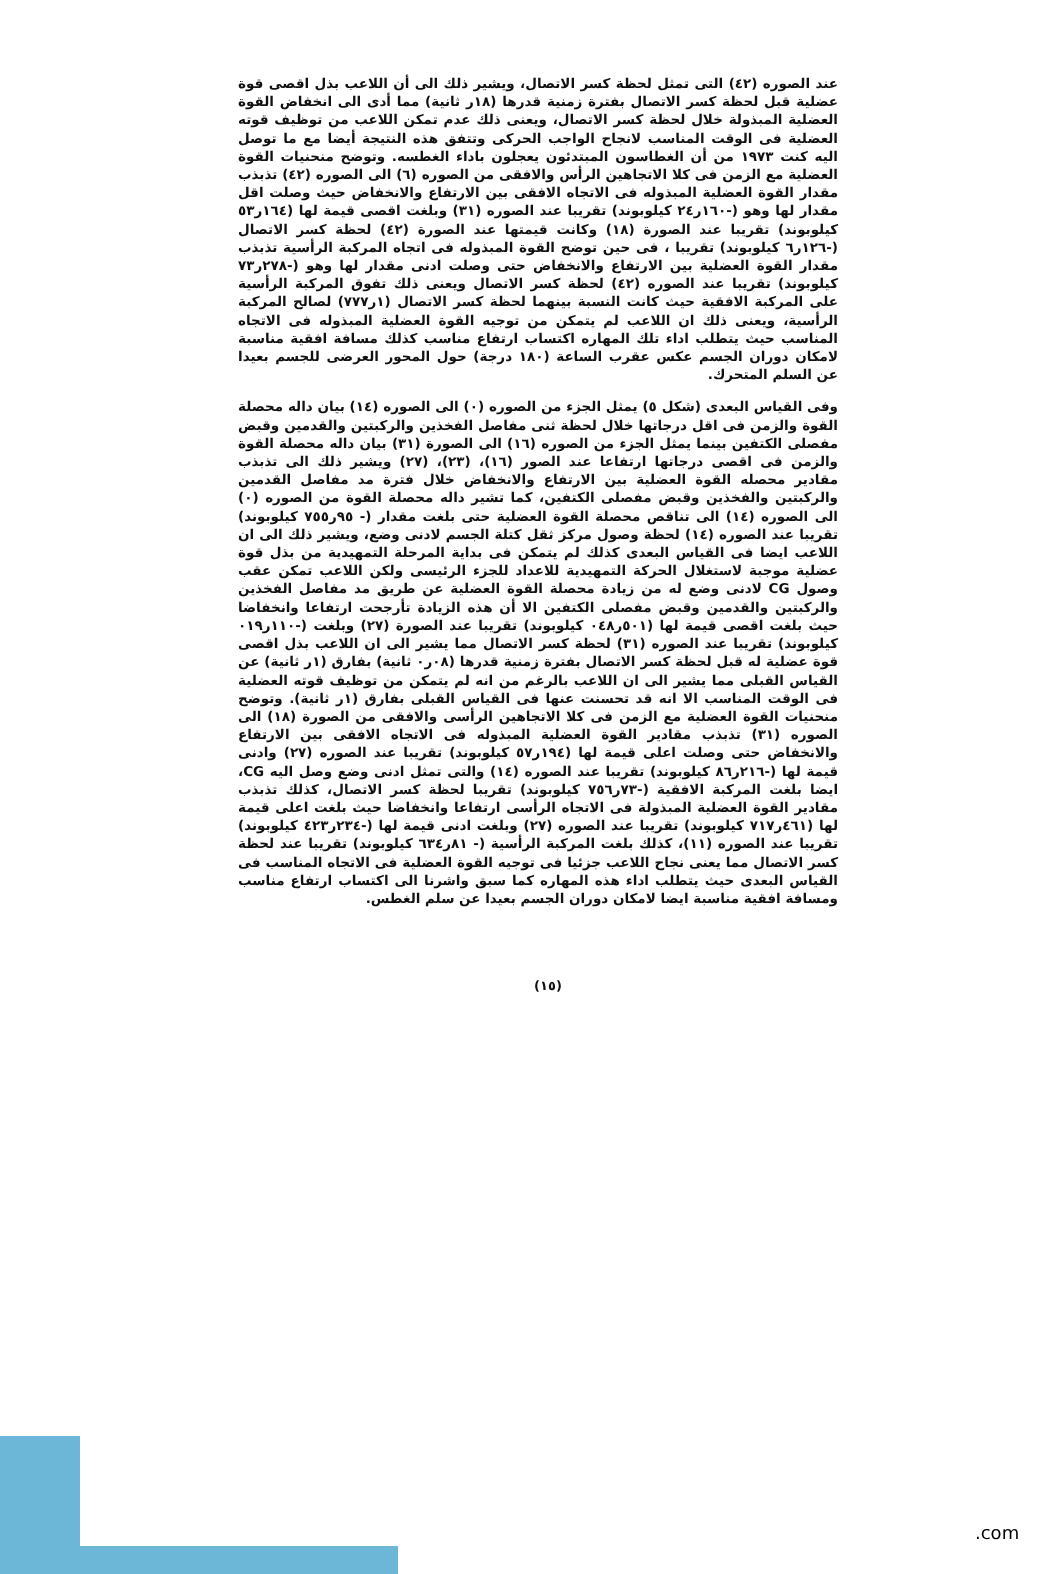عند الصوره (٤٢) التى تمثل لحظة كسر الاتصال، ويشير ذلك الى أن اللاعب بذل اقصى قوة عضلية قبل لحظة كسر الاتصال بفترة زمنية قدرها (١٨ر ثانية) مما أدى الى انخفاض القوة العضلية المبذولة خلال لحظة كسر الاتصال، ويعنى ذلك عدم تمكن اللاعب من توظيف قوته العضلية فى الوقت المناسب لانجاح الواجب الحركى وتتفق هذه النتيجة أيضا مع ما توصل اليه كنت ١٩٧٣ من أن الغطاسون المبتدئون يعجلون باداء الغطسه. وتوضح منحنيات القوة العضلية مع الزمن فى كلا الاتجاهين الرأس والافقى من الصوره (٦) الى الصوره (٤٢) تذبذب مقدار القوة العضلية المبذوله فى الاتجاه الافقى بين الارتفاع والانخفاض حيث وصلت اقل مقدار لها وهو (-١٦٠ر٢٤ كيلوبوند) تقريبا عند الصوره (٣١) وبلغت اقصى قيمة لها (١٦٤ر٥٣ كيلوبوند) تقريبا عند الصورة (١٨) وكانت قيمتها عند الصورة (٤٢) لحظة كسر الاتصال (-١٢٦ر٦ كيلوبوند) تقريبا ، فى حين توضح القوة المبذوله فى اتجاه المركبة الرأسية تذبذب مقدار القوة العضلية بين الارتفاع والانخفاض حتى وصلت ادنى مقدار لها وهو (-٢٧٨ر٧٣ كيلوبوند) تقريبا عند الصوره (٤٢) لحظة كسر الاتصال ويعنى ذلك تفوق المركبة الرأسية على المركبة الافقية حيث كانت النسبة بينهما لحظة كسر الاتصال (١ر٧٧٧) لصالح المركبة الرأسية، ويعنى ذلك ان اللاعب لم يتمكن من توجيه القوة العضلية المبذوله فى الاتجاه المناسب حيث يتطلب اداء تلك المهاره اكتساب ارتفاع مناسب كذلك مسافة افقية مناسبة لامكان دوران الجسم عكس عقرب الساعة (١٨٠ درجة) حول المحور العرضى للجسم بعيدا عن السلم المتحرك.
وفى القياس البعدى (شكل ٥) يمثل الجزء من الصوره (٠) الى الصوره (١٤) بيان داله محصلة القوة والزمن فى اقل درجاتها خلال لحظة ثنى مفاصل الفخذين والركبتين والقدمين وقبض مفصلى الكتفين بينما يمثل الجزء من الصوره (١٦) الى الصورة (٣١) بيان داله محصلة القوة والزمن فى اقصى درجاتها ارتفاعا عند الصور (١٦)، (٢٣)، (٢٧) ويشير ذلك الى تذبذب مقادير محصله القوة العضلية بين الارتفاع والانخفاض خلال فترة مد مفاصل القدمين والركبتين والفخذين وقبض مفصلى الكتفين، كما تشير داله محصلة القوة من الصوره (٠) الى الصوره (١٤) الى تناقص محصلة القوة العضلية حتى بلغت مقدار (- ٩٥ر٧٥٥ كيلوبوند) تقريبا عند الصوره (١٤) لحظة وصول مركز ثقل كتلة الجسم لادنى وضع، ويشير ذلك الى ان اللاعب ايضا فى القياس البعدى كذلك لم يتمكن فى بداية المرحلة التمهيدية من بذل قوة عضلية موجبة لاستغلال الحركة التمهيدية للاعداد للجزء الرئيسى ولكن اللاعب تمكن عقب وصول CG لادنى وضع له من زيادة محصلة القوة العضلية عن طريق مد مفاصل الفخذين والركبتين والقدمين وقبض مفصلى الكتفين الا أن هذه الزيادة تأرجحت ارتفاعا وانخفاضا حيث بلغت اقصى قيمة لها (٥٠١ر٠٤٨ كيلوبوند) تقريبا عند الصورة (٢٧) وبلغت (-١١٠ر٠١٩ كيلوبوند) تقريبا عند الصوره (٣١) لحظة كسر الاتصال مما يشير الى ان اللاعب بذل اقصى قوة عضلية له قبل لحظة كسر الاتصال بفترة زمنية قدرها (٠٨ر٠ ثانية) بفارق (١ر ثانية) عن القياس القبلى مما يشير الى ان اللاعب بالرغم من انه لم يتمكن من توظيف قوته العضلية فى الوقت المناسب الا انه قد تحسنت عنها فى القياس القبلى بفارق (١ر ثانية). وتوضح منحنيات القوة العضلية مع الزمن فى كلا الاتجاهين الرأسى والافقى من الصورة (١٨) الى الصوره (٣١) تذبذب مقادير القوة العضلية المبذوله فى الاتجاه الافقى بين الارتفاع والانخفاض حتى وصلت اعلى قيمة لها (١٩٤ر٥٧ كيلوبوند) تقريبا عند الصوره (٢٧) وادنى قيمة لها (-٢١٦ر٨٦ كيلوبوند) تقريبا عند الصوره (١٤) والتى تمثل ادنى وضع وصل اليه CG، ايضا بلغت المركبة الافقية (-٧٣ر٧٥٦ كيلوبوند) تقريبا لحظة كسر الاتصال، كذلك تذبذب مقادير القوة العضلية المبذولة فى الاتجاه الرأسى ارتفاعا وانخفاضا حيث بلغت اعلى قيمة لها (٤٦١ر٧١٧ كيلوبوند) تقريبا عند الصوره (٢٧) وبلغت ادنى قيمة لها (-٢٣٤ر٤٢٣ كيلوبوند) تقريبا عند الصوره (١١)، كذلك بلغت المركبة الرأسية (- ٨١ر٦٣٤ كيلوبوند) تقريبا عند لحظة كسر الاتصال مما يعنى نجاح اللاعب جزئيا فى توجيه القوة العضلية فى الاتجاه المناسب فى القياس البعدى حيث يتطلب اداء هذه المهاره كما سبق واشرنا الى اكتساب ارتفاع مناسب ومسافة افقية مناسبة ايضا لامكان دوران الجسم بعيدا عن سلم الغطس.
(١٥)
.com